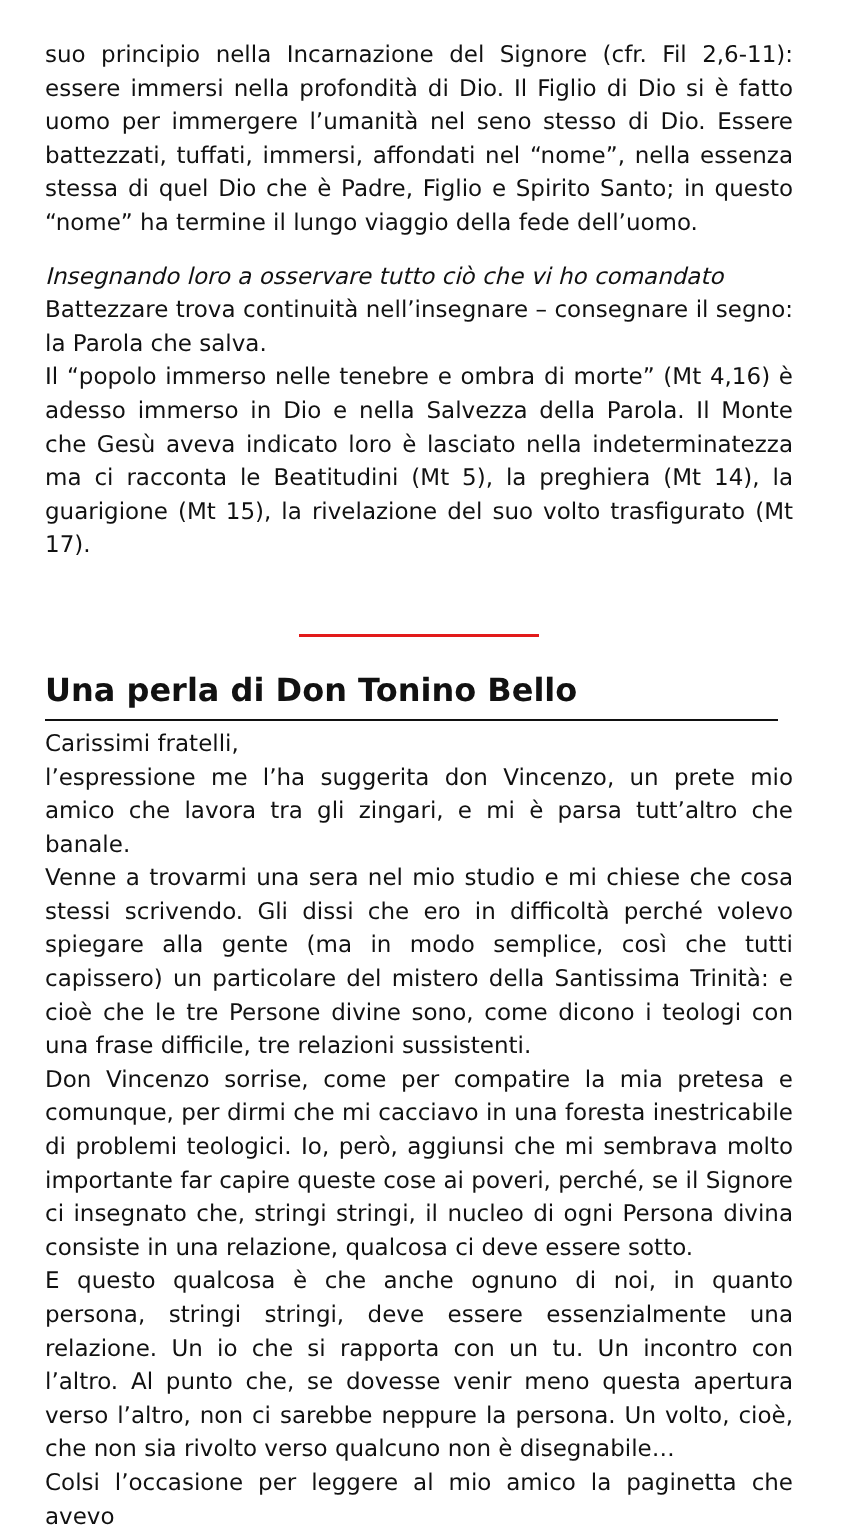suo principio nella Incarnazione del Signore (cfr. Fil 2,6-11): essere immersi nella profondità di Dio. Il Figlio di Dio si è fatto uomo per immergere l’umanità nel seno stesso di Dio. Essere battezzati, tuffati, immersi, affondati nel “nome”, nella essenza stessa di quel Dio che è Padre, Figlio e Spirito Santo; in questo “nome” ha termine il lungo viaggio della fede dell’uomo.
Insegnando loro a osservare tutto ciò che vi ho comandato
Battezzare trova continuità nell’insegnare – consegnare il segno: la Parola che salva.
Il “popolo immerso nelle tenebre e ombra di morte” (Mt 4,16) è adesso immerso in Dio e nella Salvezza della Parola. Il Monte che Gesù aveva indicato loro è lasciato nella indeterminatezza ma ci racconta le Beatitudini (Mt 5), la preghiera (Mt 14), la guarigione (Mt 15), la rivelazione del suo volto trasfigurato (Mt 17).
Una perla di Don Tonino Bello
Carissimi fratelli,
l’espressione me l’ha suggerita don Vincenzo, un prete mio amico che lavora tra gli zingari, e mi è parsa tutt’altro che banale.
Venne a trovarmi una sera nel mio studio e mi chiese che cosa stessi scrivendo. Gli dissi che ero in difficoltà perché volevo spiegare alla gente (ma in modo semplice, così che tutti capissero) un particolare del mistero della Santissima Trinità: e cioè che le tre Persone divine sono, come dicono i teologi con una frase difficile, tre relazioni sussistenti.
Don Vincenzo sorrise, come per compatire la mia pretesa e comunque, per dirmi che mi cacciavo in una foresta inestricabile di problemi teologici. Io, però, aggiunsi che mi sembrava molto importante far capire queste cose ai poveri, perché, se il Signore ci insegnato che, stringi stringi, il nucleo di ogni Persona divina consiste in una relazione, qualcosa ci deve essere sotto.
E questo qualcosa è che anche ognuno di noi, in quanto persona, stringi stringi, deve essere essenzialmente una relazione. Un io che si rapporta con un tu. Un incontro con l’altro. Al punto che, se dovesse venir meno questa apertura verso l’altro, non ci sarebbe neppure la persona. Un volto, cioè, che non sia rivolto verso qualcuno non è disegnabile…
Colsi l’occasione per leggere al mio amico la paginetta che avevo